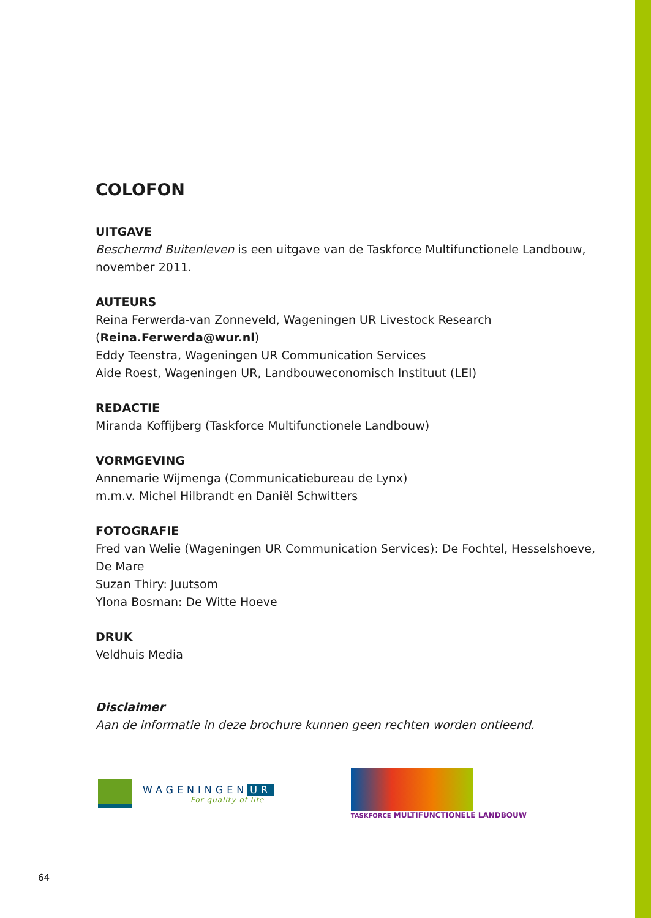COLOFON
UITGAVE
Beschermd Buitenleven is een uitgave van de Taskforce Multifunctionele Landbouw, november 2011.
AUTEURS
Reina Ferwerda-van Zonneveld, Wageningen UR Livestock Research (Reina.Ferwerda@wur.nl)
Eddy Teenstra, Wageningen UR Communication Services
Aide Roest, Wageningen UR, Landbouweconomisch Instituut (LEI)
REDACTIE
Miranda Koffijberg (Taskforce Multifunctionele Landbouw)
VORMGEVING
Annemarie Wijmenga (Communicatiebureau de Lynx)
m.m.v. Michel Hilbrandt en Daniël Schwitters
FOTOGRAFIE
Fred van Welie (Wageningen UR Communication Services): De Fochtel, Hesselshoeve, De Mare
Suzan Thiry: Juutsom
Ylona Bosman: De Witte Hoeve
DRUK
Veldhuis Media
Disclaimer
Aan de informatie in deze brochure kunnen geen rechten worden ontleend.
WAGENINGEN UR
For quality of life
TASKFORCE MULTIFUNCTIONELE LANDBOUW
64